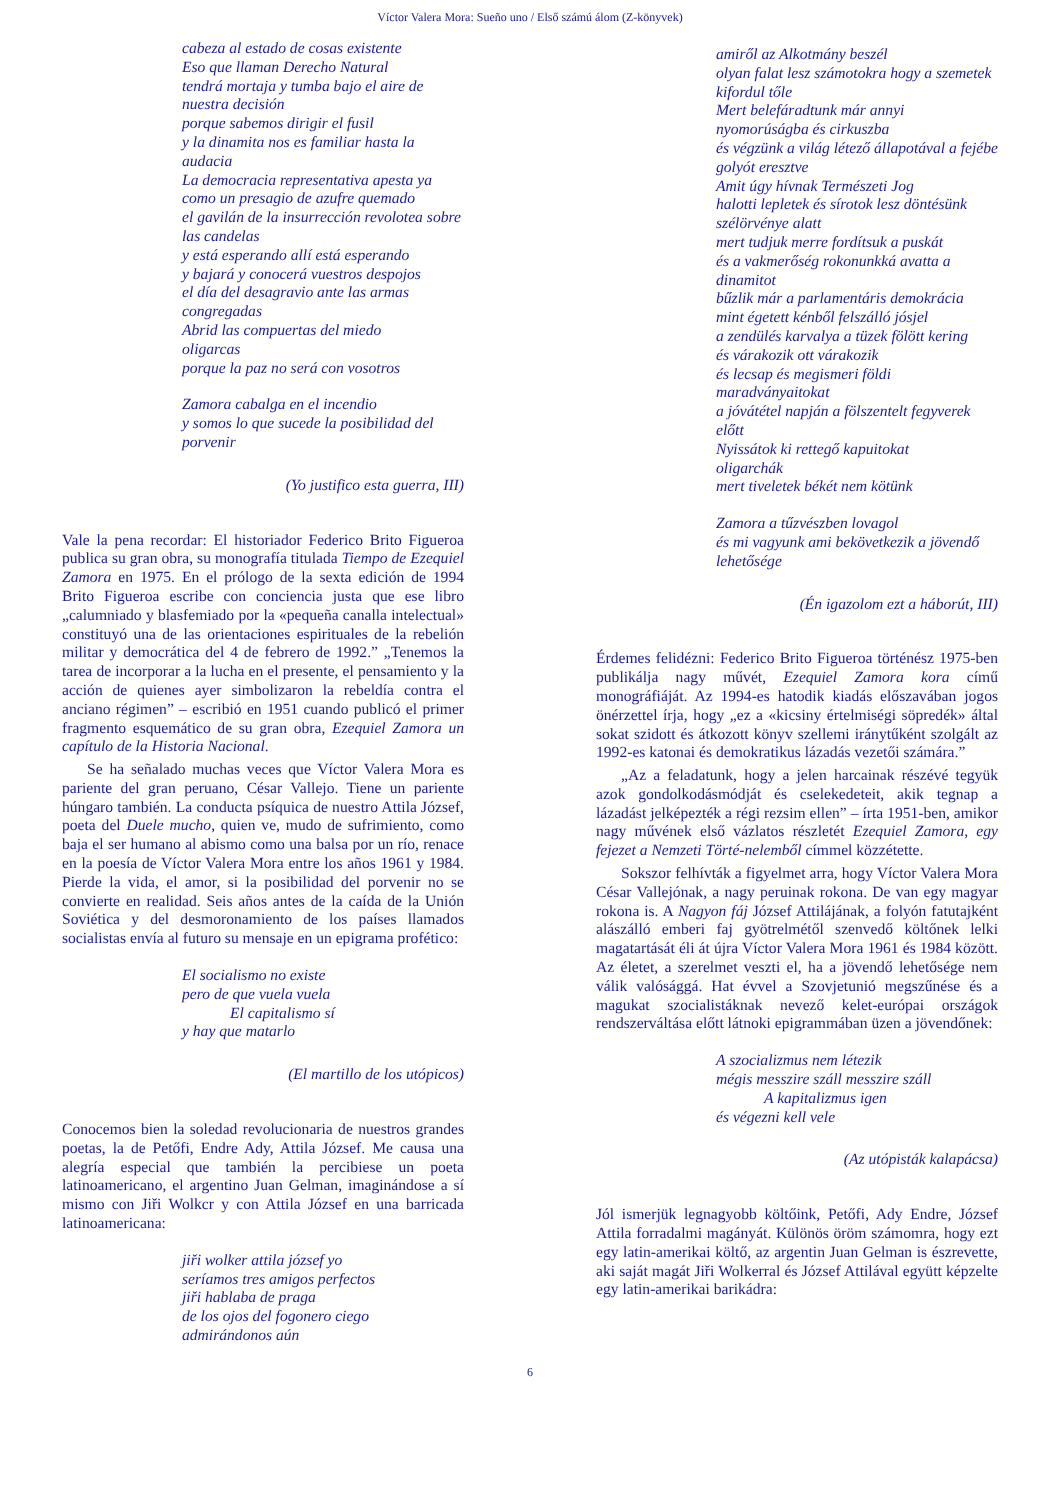Víctor Valera Mora: Sueño uno / Első számú álom (Z-könyvek)
cabeza al estado de cosas existente
Eso que llaman Derecho Natural
tendrá mortaja y tumba bajo el aire de nuestra decisión
porque sabemos dirigir el fusil
y la dinamita nos es familiar hasta la audacia
La democracia representativa apesta ya
como un presagio de azufre quemado
el gavilán de la insurrección revolotea sobre las candelas
y está esperando allí está esperando
y bajará y conocerá vuestros despojos
el día del desagravio ante las armas congregadas
Abrid las compuertas del miedo
oligarcas
porque la paz no será con vosotros
Zamora cabalga en el incendio
y somos lo que sucede la posibilidad del porvenir
(Yo justifico esta guerra, III)
Vale la pena recordar: El historiador Federico Brito Figueroa publica su gran obra, su monografía titulada Tiempo de Ezequiel Zamora en 1975. En el prólogo de la sexta edición de 1994 Brito Figueroa escribe con conciencia justa que ese libro „calumniado y blasfemiado por la «pequeña canalla intelectual» constituyó una de las orientaciones espirituales de la rebelión militar y democrática del 4 de febrero de 1992.” „Tenemos la tarea de incorporar a la lucha en el presente, el pensamiento y la acción de quienes ayer simbolizaron la rebeldía contra el anciano régimen” – escribió en 1951 cuando publicó el primer fragmento esquemático de su gran obra, Ezequiel Zamora un capítulo de la Historia Nacional.
Se ha señalado muchas veces que Víctor Valera Mora es pariente del gran peruano, César Vallejo. Tiene un pariente húngaro también. La conducta psíquica de nuestro Attila József, poeta del Duele mucho, quien ve, mudo de sufrimiento, como baja el ser humano al abismo como una balsa por un río, renace en la poesía de Víctor Valera Mora entre los años 1961 y 1984. Pierde la vida, el amor, si la posibilidad del porvenir no se convierte en realidad. Seis años antes de la caída de la Unión Soviética y del desmoronamiento de los países llamados socialistas envía al futuro su mensaje en un epigrama profético:
El socialismo no existe
pero de que vuela vuela
El capitalismo sí
y hay que matarlo
(El martillo de los utópicos)
Conocemos bien la soledad revolucionaria de nuestros grandes poetas, la de Petőfi, Endre Ady, Attila József. Me causa una alegría especial que también la percibiese un poeta latinoamericano, el argentino Juan Gelman, imaginándose a sí mismo con Jiři Wolkcr y con Attila József en una barricada latinoamericana:
jiři wolker attila józsef yo
seríamos tres amigos perfectos
jiři hablaba de praga
de los ojos del fogonero ciego
admirándonos aún
amiről az Alkotmány beszél
olyan falat lesz számotokra hogy a szemetek kifordul tőle
Mert belefáradtunk már annyi nyomorúságba és cirkuszba
és végzünk a világ létező állapotával a fejébe golyót eresztve
Amit úgy hívnak Természeti Jog
halotti lepletek és sírotok lesz döntésünk szélörvénye alatt
mert tudjuk merre fordítsuk a puskát
és a vakmerőség rokonunkká avatta a dinamitot
bűzlik már a parlamentáris demokrácia
mint égetett kénből felszálló jósjel
a zendülés karvalya a tüzek fölött kering
és várakozik ott várakozik
és lecsap és megismeri földi maradványaitokat
a jóvátétel napján a fölszentelt fegyverek előtt
Nyissátok ki rettegő kapuitokat
oligarchák
mert tiveletek békét nem kötünk
Zamora a tűzvészben lovagol
és mi vagyunk ami bekövetkezik a jövendő lehetősége
(Én igazolom ezt a háborút, III)
Érdemes felidézni: Federico Brito Figueroa történész 1975-ben publikálja nagy művét, Ezequiel Zamora kora című monográfiáját. Az 1994-es hatodik kiadás előszavában jogos önérzettel írja, hogy „ez a «kicsiny értelmiségi söpredék» által sokat szidott és átkozott könyv szellemi iránytűként szolgált az 1992-es katonai és demokratikus lázadás vezetői számára.”
„Az a feladatunk, hogy a jelen harcainak részévé tegyük azok gondolkodásmódját és cselekedeteit, akik tegnap a lázadást jelképezték a régi rezsim ellen” – írta 1951-ben, amikor nagy művének első vázlatos részletét Ezequiel Zamora, egy fejezet a Nemzeti Törté-nelemből címmel közzétette.
Sokszor felhívták a figyelmet arra, hogy Víctor Valera Mora César Vallejónak, a nagy peruinak rokona. De van egy magyar rokona is. A Nagyon fáj József Attilájának, a folyón fatutajként alászálló emberi faj gyötrelmétől szenvedő költőnek lelki magatartását éli át újra Víctor Valera Mora 1961 és 1984 között. Az életet, a szerelmet veszti el, ha a jövendő lehetősége nem válik valósággá. Hat évvel a Szovjetunió megszűnése és a magukat szocialistáknak nevező kelet-európai országok rendszerváltása előtt látnoki epigrammában üzen a jövendőnek:
A szocializmus nem létezik
mégis messzire száll messzire száll
A kapitalizmus igen
és végezni kell vele
(Az utópisták kalapácsa)
Jól ismerjük legnagyobb költőink, Petőfi, Ady Endre, József Attila forradalmi magányát. Különös öröm számomra, hogy ezt egy latin-amerikai költő, az argentin Juan Gelman is észrevette, aki saját magát Jiři Wolkerral és József Attilával együtt képzelte egy latin-amerikai barikádra:
6